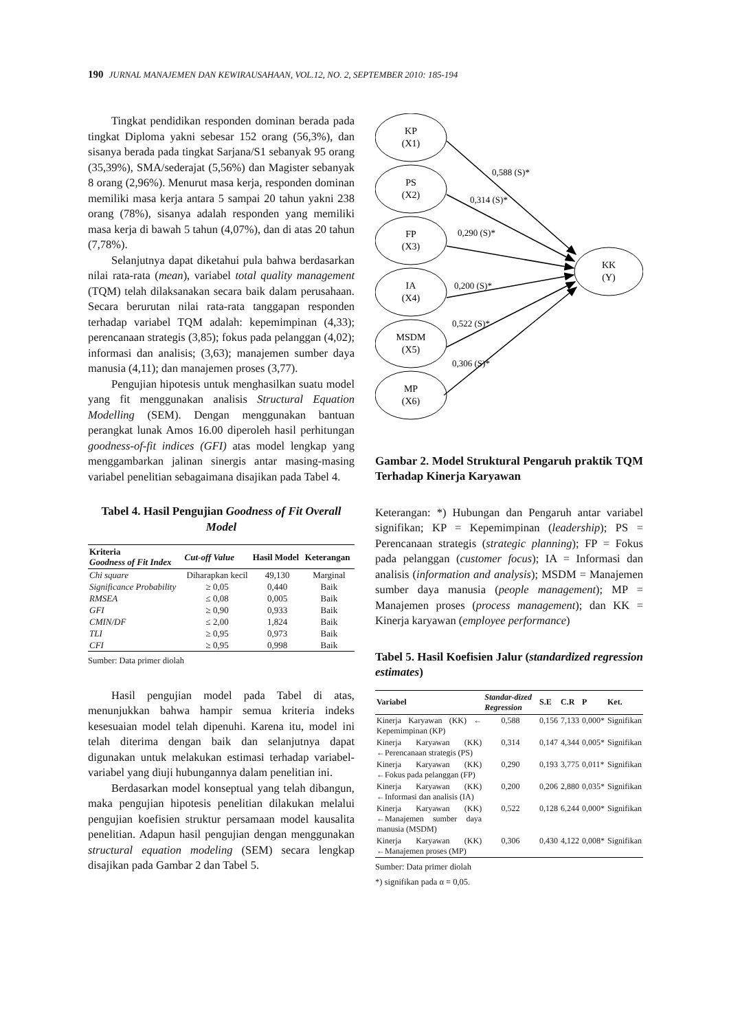190 JURNAL MANAJEMEN DAN KEWIRAUSAHAAN, VOL.12, NO. 2, SEPTEMBER 2010: 185-194
Tingkat pendidikan responden dominan berada pada tingkat Diploma yakni sebesar 152 orang (56,3%), dan sisanya berada pada tingkat Sarjana/S1 sebanyak 95 orang (35,39%), SMA/sederajat (5,56%) dan Magister sebanyak 8 orang (2,96%). Menurut masa kerja, responden dominan memiliki masa kerja antara 5 sampai 20 tahun yakni 238 orang (78%), sisanya adalah responden yang memiliki masa kerja di bawah 5 tahun (4,07%), dan di atas 20 tahun (7,78%).
Selanjutnya dapat diketahui pula bahwa berdasarkan nilai rata-rata (mean), variabel total quality management (TQM) telah dilaksanakan secara baik dalam perusahaan. Secara berurutan nilai rata-rata tanggapan responden terhadap variabel TQM adalah: kepemimpinan (4,33); perencanaan strategis (3,85); fokus pada pelanggan (4,02); informasi dan analisis; (3,63); manajemen sumber daya manusia (4,11); dan manajemen proses (3,77).
Pengujian hipotesis untuk menghasilkan suatu model yang fit menggunakan analisis Structural Equation Modelling (SEM). Dengan menggunakan bantuan perangkat lunak Amos 16.00 diperoleh hasil perhitungan goodness-of-fit indices (GFI) atas model lengkap yang menggambarkan jalinan sinergis antar masing-masing variabel penelitian sebagaimana disajikan pada Tabel 4.
Tabel 4. Hasil Pengujian Goodness of Fit Overall Model
| Kriteria Goodness of Fit Index | Cut-off Value | Hasil Model | Keterangan |
| --- | --- | --- | --- |
| Chi square | Diharapkan kecil | 49,130 | Marginal |
| Significance Probability | ≥ 0,05 | 0,440 | Baik |
| RMSEA | ≤ 0,08 | 0,005 | Baik |
| GFI | ≥ 0,90 | 0,933 | Baik |
| CMIN/DF | ≤ 2,00 | 1,824 | Baik |
| TLI | ≥ 0,95 | 0,973 | Baik |
| CFI | ≥ 0,95 | 0,998 | Baik |
Sumber: Data primer diolah
Hasil pengujian model pada Tabel di atas, menunjukkan bahwa hampir semua kriteria indeks kesesuaian model telah dipenuhi. Karena itu, model ini telah diterima dengan baik dan selanjutnya dapat digunakan untuk melakukan estimasi terhadap variabel-variabel yang diuji hubungannya dalam penelitian ini.
Berdasarkan model konseptual yang telah dibangun, maka pengujian hipotesis penelitian dilakukan melalui pengujian koefisien struktur persamaan model kausalita penelitian. Adapun hasil pengujian dengan menggunakan structural equation modeling (SEM) secara lengkap disajikan pada Gambar 2 dan Tabel 5.
KP
(X1)
PS
(X2)
FP
(X3)
IA
(X4)
MSDM
(X5)
MP
(X6)
KK
(Y)
0,588 (S)*
0,314 (S)*
0,290 (S)*
0,200 (S)*
0,522 (S)*
0,306 (S)*
Gambar 2. Model Struktural Pengaruh praktik TQM Terhadap Kinerja Karyawan
Keterangan: *) Hubungan dan Pengaruh antar variabel signifikan; KP = Kepemimpinan (leadership); PS = Perencanaan strategis (strategic planning); FP = Fokus pada pelanggan (customer focus); IA = Informasi dan analisis (information and analysis); MSDM = Manajemen sumber daya manusia (people management); MP = Manajemen proses (process management); dan KK = Kinerja karyawan (employee performance)
Tabel 5. Hasil Koefisien Jalur (standardized regression estimates)
| Variabel | Standar-dized Regression | S.E | C.R | P | Ket. |
| --- | --- | --- | --- | --- | --- |
| Kinerja Karyawan (KK) ← Kepemimpinan (KP) | 0,588 | 0,156 | 7,133 | 0,000* | Signifikan |
| Kinerja Karyawan (KK) ←Perencanaan strategis (PS) | 0,314 | 0,147 | 4,344 | 0,005* | Signifikan |
| Kinerja Karyawan (KK) ←Fokus pada pelanggan (FP) | 0,290 | 0,193 | 3,775 | 0,011* | Signifikan |
| Kinerja Karyawan (KK) ←Informasi dan analisis (IA) | 0,200 | 0,206 | 2,880 | 0,035* | Signifikan |
| Kinerja Karyawan (KK) ←Manajemen sumber daya manusia (MSDM) | 0,522 | 0,128 | 6,244 | 0,000* | Signifikan |
| Kinerja Karyawan (KK) ←Manajemen proses (MP) | 0,306 | 0,430 | 4,122 | 0,008* | Signifikan |
Sumber: Data primer diolah
*) signifikan pada α = 0,05.